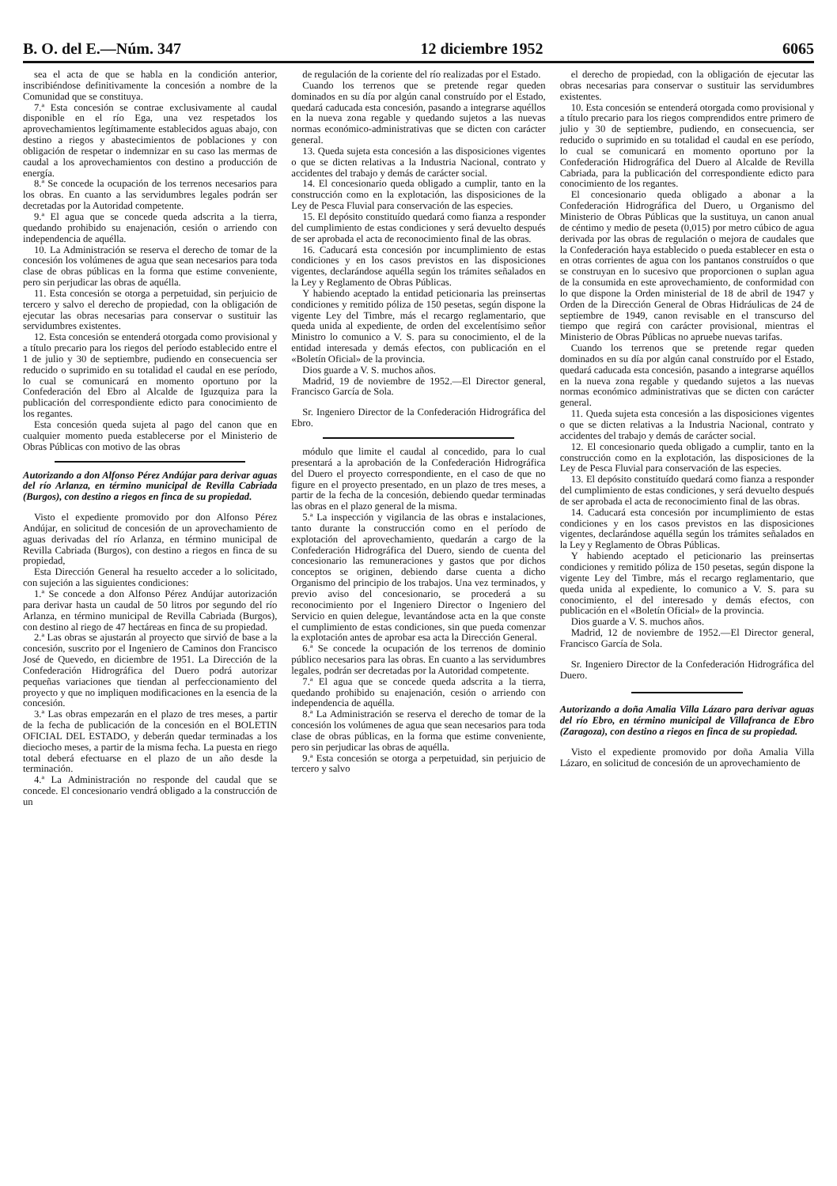B. O. del E.—Núm. 347 12 diciembre 1952 6065
sea el acta de que se habla en la condición anterior, inscribiéndose definitivamente la concesión a nombre de la Comunidad que se constituya.
7.ª Esta concesión se contrae exclusivamente al caudal disponible en el río Ega, una vez respetados los aprovechamientos legítimamente establecidos aguas abajo, con destino a riegos y abastecimientos de poblaciones y con obligación de respetar o indemnizar en su caso las mermas de caudal a los aprovechamientos con destino a producción de energía.
8.ª Se concede la ocupación de los terrenos necesarios para los obras. En cuanto a las servidumbres legales podrán ser decretadas por la Autoridad competente.
9.ª El agua que se concede queda adscrita a la tierra, quedando prohibido su enajenación, cesión o arriendo con independencia de aquélla.
10. La Administración se reserva el derecho de tomar de la concesión los volúmenes de agua que sean necesarios para toda clase de obras públicas en la forma que estime conveniente, pero sin perjudicar las obras de aquélla.
11. Esta concesión se otorga a perpetuidad, sin perjuicio de tercero y salvo el derecho de propiedad, con la obligación de ejecutar las obras necesarias para conservar o sustituir las servidumbres existentes.
12. Esta concesión se entenderá otorgada como provisional y a título precario para los riegos del período establecido entre el 1 de julio y 30 de septiembre, pudiendo en consecuencia ser reducido o suprimido en su totalidad el caudal en ese período, lo cual se comunicará en momento oportuno por la Confederación del Ebro al Alcalde de Iguzquiza para la publicación del correspondiente edicto para conocimiento de los regantes.
Esta concesión queda sujeta al pago del canon que en cualquier momento pueda establecerse por el Ministerio de Obras Públicas con motivo de las obras
Autorizando a don Alfonso Pérez Andújar para derivar aguas del río Arlanza, en término municipal de Revilla Cabriada (Burgos), con destino a riegos en finca de su propiedad.
Visto el expediente promovido por don Alfonso Pérez Andújar, en solicitud de concesión de un aprovechamiento de aguas derivadas del río Arlanza, en término municipal de Revilla Cabriada (Burgos), con destino a riegos en finca de su propiedad,
Esta Dirección General ha resuelto acceder a lo solicitado, con sujeción a las siguientes condiciones:
1.ª Se concede a don Alfonso Pérez Andújar autorización para derivar hasta un caudal de 50 litros por segundo del río Arlanza, en término municipal de Revilla Cabriada (Burgos), con destino al riego de 47 hectáreas en finca de su propiedad.
2.ª Las obras se ajustarán al proyecto que sirvió de base a la concesión, suscrito por el Ingeniero de Caminos don Francisco José de Quevedo, en diciembre de 1951. La Dirección de la Confederación Hidrográfica del Duero podrá autorizar pequeñas variaciones que tiendan al perfeccionamiento del proyecto y que no impliquen modificaciones en la esencia de la concesión.
3.ª Las obras empezarán en el plazo de tres meses, a partir de la fecha de publicación de la concesión en el BOLETIN OFICIAL DEL ESTADO, y deberán quedar terminadas a los dieciocho meses, a partir de la misma fecha. La puesta en riego total deberá efectuarse en el plazo de un año desde la terminación.
4.ª La Administración no responde del caudal que se concede. El concesionario vendrá obligado a la construcción de un
de regulación de la coriente del río realizadas por el Estado.
Cuando los terrenos que se pretende regar queden dominados en su día por algún canal construído por el Estado, quedará caducada esta concesión, pasando a integrarse aquéllos en la nueva zona regable y quedando sujetos a las nuevas normas económico-administrativas que se dicten con carácter general.
13. Queda sujeta esta concesión a las disposiciones vigentes o que se dicten relativas a la Industria Nacional, contrato y accidentes del trabajo y demás de carácter social.
14. El concesionario queda obligado a cumplir, tanto en la construcción como en la explotación, las disposiciones de la Ley de Pesca Fluvial para conservación de las especies.
15. El depósito constituído quedará como fianza a responder del cumplimiento de estas condiciones y será devuelto después de ser aprobada el acta de reconocimiento final de las obras.
16. Caducará esta concesión por incumplimiento de estas condiciones y en los casos previstos en las disposiciones vigentes, declarándose aquélla según los trámites señalados en la Ley y Reglamento de Obras Públicas.
Y habiendo aceptado la entidad peticionaria las preinsertas condiciones y remitido póliza de 150 pesetas, según dispone la vigente Ley del Timbre, más el recargo reglamentario, que queda unida al expediente, de orden del excelentísimo señor Ministro lo comunico a V. S. para su conocimiento, el de la entidad interesada y demás efectos, con publicación en el «Boletín Oficial» de la provincia.
Dios guarde a V. S. muchos años.
Madrid, 19 de noviembre de 1952.—El Director general, Francisco García de Sola.
Sr. Ingeniero Director de la Confederación Hidrográfica del Ebro.
módulo que limite el caudal al concedido, para lo cual presentará a la aprobación de la Confederación Hidrográfica del Duero el proyecto correspondiente, en el caso de que no figure en el proyecto presentado, en un plazo de tres meses, a partir de la fecha de la concesión, debiendo quedar terminadas las obras en el plazo general de la misma.
5.ª La inspección y vigilancia de las obras e instalaciones, tanto durante la construcción como en el período de explotación del aprovechamiento, quedarán a cargo de la Confederación Hidrográfica del Duero, siendo de cuenta del concesionario las remuneraciones y gastos que por dichos conceptos se originen, debiendo darse cuenta a dicho Organismo del principio de los trabajos. Una vez terminados, y previo aviso del concesionario, se procederá a su reconocimiento por el Ingeniero Director o Ingeniero del Servicio en quien delegue, levantándose acta en la que conste el cumplimiento de estas condiciones, sin que pueda comenzar la explotación antes de aprobar esa acta la Dirección General.
6.ª Se concede la ocupación de los terrenos de dominio público necesarios para las obras. En cuanto a las servidumbres legales, podrán ser decretadas por la Autoridad competente.
7.ª El agua que se concede queda adscrita a la tierra, quedando prohibido su enajenación, cesión o arriendo con independencia de aquélla.
8.ª La Administración se reserva el derecho de tomar de la concesión los volúmenes de agua que sean necesarios para toda clase de obras públicas, en la forma que estime conveniente, pero sin perjudicar las obras de aquélla.
9.ª Esta concesión se otorga a perpetuidad, sin perjuicio de tercero y salvo
el derecho de propiedad, con la obligación de ejecutar las obras necesarias para conservar o sustituir las servidumbres existentes.
10. Esta concesión se entenderá otorgada como provisional y a título precario para los riegos comprendidos entre primero de julio y 30 de septiembre, pudiendo, en consecuencia, ser reducido o suprimido en su totalidad el caudal en ese período, lo cual se comunicará en momento oportuno por la Confederación Hidrográfica del Duero al Alcalde de Revilla Cabriada, para la publicación del correspondiente edicto para conocimiento de los regantes.
El concesionario queda obligado a abonar a la Confederación Hidrográfica del Duero, u Organismo del Ministerio de Obras Públicas que la sustituya, un canon anual de céntimo y medio de peseta (0,015) por metro cúbico de agua derivada por las obras de regulación o mejora de caudales que la Confederación haya establecido o pueda establecer en esta o en otras corrientes de agua con los pantanos construídos o que se construyan en lo sucesivo que proporcionen o suplan agua de la consumida en este aprovechamiento, de conformidad con lo que dispone la Orden ministerial de 18 de abril de 1947 y Orden de la Dirección General de Obras Hidráulicas de 24 de septiembre de 1949, canon revisable en el transcurso del tiempo que regirá con carácter provisional, mientras el Ministerio de Obras Públicas no apruebe nuevas tarifas.
Cuando los terrenos que se pretende regar queden dominados en su día por algún canal construído por el Estado, quedará caducada esta concesión, pasando a integrarse aquéllos en la nueva zona regable y quedando sujetos a las nuevas normas económico administrativas que se dicten con carácter general.
11. Queda sujeta esta concesión a las disposiciones vigentes o que se dicten relativas a la Industria Nacional, contrato y accidentes del trabajo y demás de carácter social.
12. El concesionario queda obligado a cumplir, tanto en la construcción como en la explotación, las disposiciones de la Ley de Pesca Fluvial para conservación de las especies.
13. El depósito constituído quedará como fianza a responder del cumplimiento de estas condiciones, y será devuelto después de ser aprobada el acta de reconocimiento final de las obras.
14. Caducará esta concesión por incumplimiento de estas condiciones y en los casos previstos en las disposiciones vigentes, declarándose aquélla según los trámites señalados en la Ley y Reglamento de Obras Públicas.
Y habiendo aceptado el peticionario las preinsertas condiciones y remitido póliza de 150 pesetas, según dispone la vigente Ley del Timbre, más el recargo reglamentario, que queda unida al expediente, lo comunico a V. S. para su conocimiento, el del interesado y demás efectos, con publicación en el «Boletín Oficial» de la provincia.
Dios guarde a V. S. muchos años.
Madrid, 12 de noviembre de 1952.—El Director general, Francisco García de Sola.
Sr. Ingeniero Director de la Confederación Hidrográfica del Duero.
Autorizando a doña Amalia Villa Lázaro para derivar aguas del río Ebro, en término municipal de Villafranca de Ebro (Zaragoza), con destino a riegos en finca de su propiedad.
Visto el expediente promovido por doña Amalia Villa Lázaro, en solicitud de concesión de un aprovechamiento de